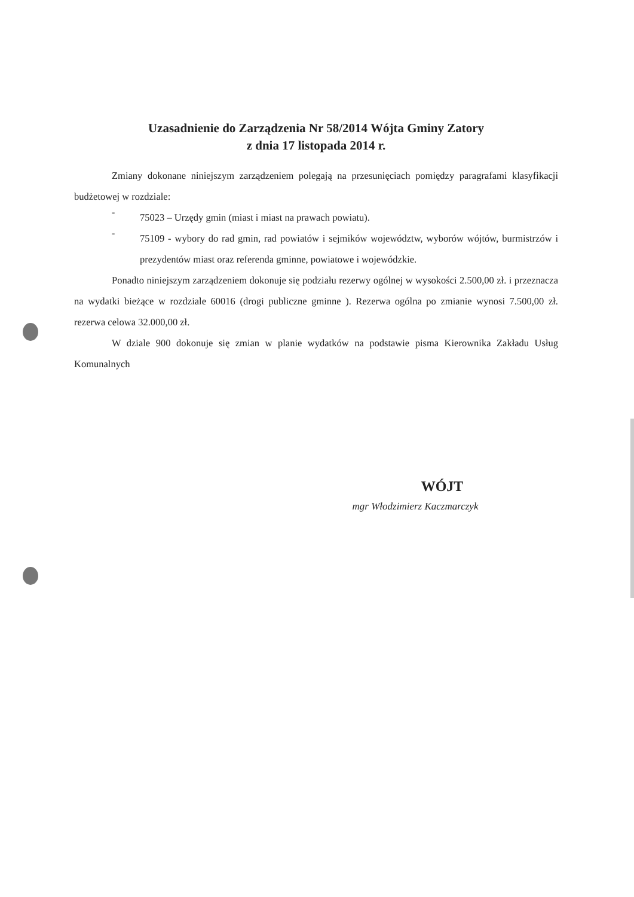Uzasadnienie do Zarządzenia Nr 58/2014 Wójta Gminy Zatory
z dnia 17 listopada 2014 r.
Zmiany dokonane niniejszym zarządzeniem polegają na przesunięciach pomiędzy paragrafami klasyfikacji budżetowej w rozdziale:
-
75023 – Urzędy gmin (miast i miast na prawach powiatu).
-
75109 - wybory do rad gmin, rad powiatów i sejmików województw, wyborów wójtów, burmistrzów i prezydentów miast oraz referenda gminne, powiatowe i wojewódzkie.
Ponadto niniejszym zarządzeniem dokonuje się podziału rezerwy ogólnej w wysokości 2.500,00 zł. i przeznacza na wydatki bieżące w rozdziale 60016 (drogi publiczne gminne ). Rezerwa ogólna po zmianie wynosi 7.500,00 zł. rezerwa celowa 32.000,00 zł.
W dziale 900 dokonuje się zmian w planie wydatków na podstawie pisma Kierownika Zakładu Usług Komunalnych
WÓJT
mgr Włodzimierz Kaczmarczyk